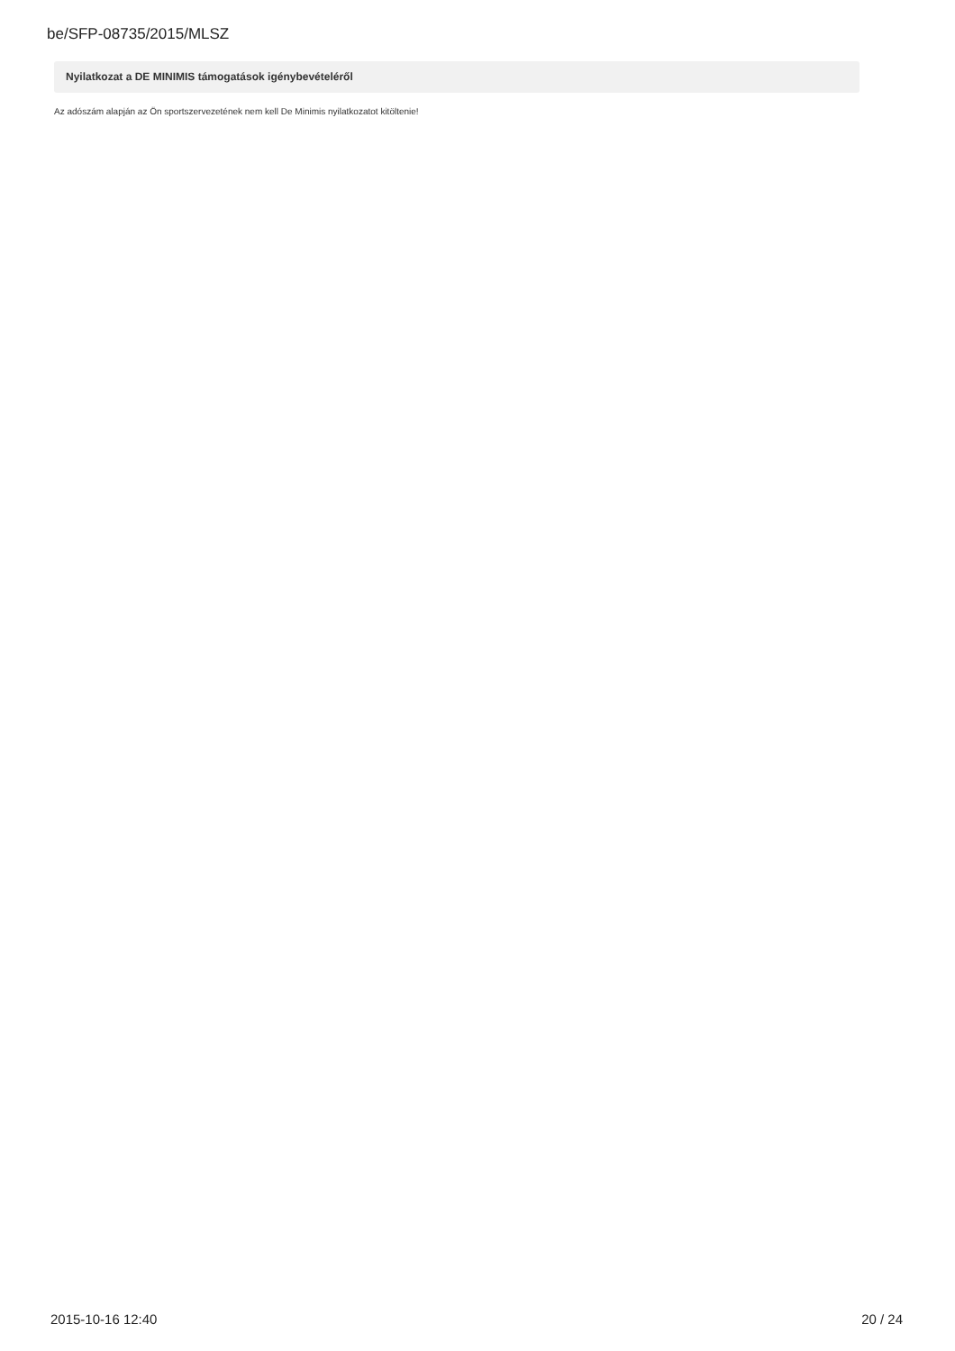be/SFP-08735/2015/MLSZ
Nyilatkozat a DE MINIMIS támogatások igénybevételéről
Az adószám alapján az Ön sportszervezetének nem kell De Minimis nyilatkozatot kitöltenie!
2015-10-16 12:40 20 / 24